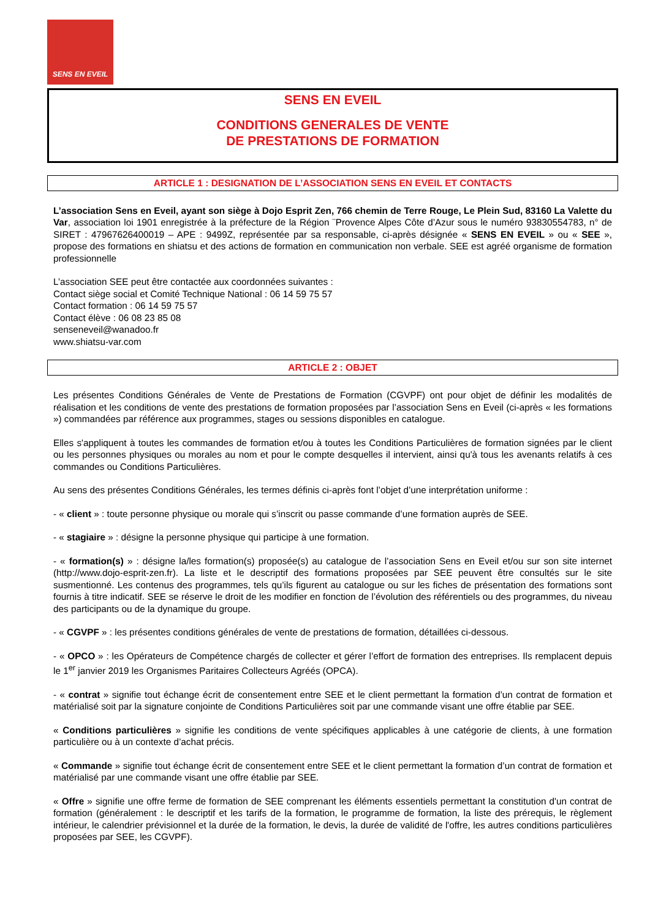SENS EN EVEIL
SENS EN EVEIL
CONDITIONS GENERALES DE VENTE
DE PRESTATIONS DE FORMATION
ARTICLE 1 : DESIGNATION DE L’ASSOCIATION SENS EN EVEIL ET CONTACTS
L’association Sens en Eveil, ayant son siège à Dojo Esprit Zen, 766 chemin de Terre Rouge, Le Plein Sud, 83160 La Valette du Var, association loi 1901 enregistrée à la préfecture de la Région ¨Provence Alpes Côte d’Azur sous le numéro 93830554783, n° de SIRET : 47967626400019 – APE : 9499Z, représentée par sa responsable, ci-après désignée « SENS EN EVEIL » ou « SEE », propose des formations en shiatsu et des actions de formation en communication non verbale. SEE est agréé organisme de formation professionnelle
L’association SEE peut être contactée aux coordonnées suivantes :
Contact siège social et Comité Technique National : 06 14 59 75 57
Contact formation : 06 14 59 75 57
Contact élève : 06 08 23 85 08
senseneveil@wanadoo.fr
www.shiatsu-var.com
ARTICLE 2 : OBJET
Les présentes Conditions Générales de Vente de Prestations de Formation (CGVPF) ont pour objet de définir les modalités de réalisation et les conditions de vente des prestations de formation proposées par l’association Sens en Eveil (ci-après « les formations ») commandées par référence aux programmes, stages ou sessions disponibles en catalogue.
Elles s'appliquent à toutes les commandes de formation et/ou à toutes les Conditions Particulières de formation signées par le client ou les personnes physiques ou morales au nom et pour le compte desquelles il intervient, ainsi qu'à tous les avenants relatifs à ces commandes ou Conditions Particulières.
Au sens des présentes Conditions Générales, les termes définis ci-après font l’objet d’une interprétation uniforme :
- « client » : toute personne physique ou morale qui s’inscrit ou passe commande d’une formation auprès de SEE.
- « stagiaire » : désigne la personne physique qui participe à une formation.
- « formation(s) » : désigne la/les formation(s) proposée(s) au catalogue de l’association Sens en Eveil et/ou sur son site internet (http://www.dojo-esprit-zen.fr). La liste et le descriptif des formations proposées par SEE peuvent être consultés sur le site susmentionné. Les contenus des programmes, tels qu’ils figurent au catalogue ou sur les fiches de présentation des formations sont fournis à titre indicatif. SEE se réserve le droit de les modifier en fonction de l’évolution des référentiels ou des programmes, du niveau des participants ou de la dynamique du groupe.
- « CGVPF » : les présentes conditions générales de vente de prestations de formation, détaillées ci-dessous.
- « OPCO » : les Opérateurs de Compétence chargés de collecter et gérer l’effort de formation des entreprises. Ils remplacent depuis le 1<sup>er</sup> janvier 2019 les Organismes Paritaires Collecteurs Agréés (OPCA).
- « contrat » signifie tout échange écrit de consentement entre SEE et le client permettant la formation d’un contrat de formation et matérialisé soit par la signature conjointe de Conditions Particulières soit par une commande visant une offre établie par SEE.
« Conditions particulières » signifie les conditions de vente spécifiques applicables à une catégorie de clients, à une formation particulière ou à un contexte d’achat précis.
« Commande » signifie tout échange écrit de consentement entre SEE et le client permettant la formation d’un contrat de formation et matérialisé par une commande visant une offre établie par SEE.
« Offre » signifie une offre ferme de formation de SEE comprenant les éléments essentiels permettant la constitution d'un contrat de formation (généralement : le descriptif et les tarifs de la formation, le programme de formation, la liste des prérequis, le règlement intérieur, le calendrier prévisionnel et la durée de la formation, le devis, la durée de validité de l'offre, les autres conditions particulières proposées par SEE, les CGVPF).